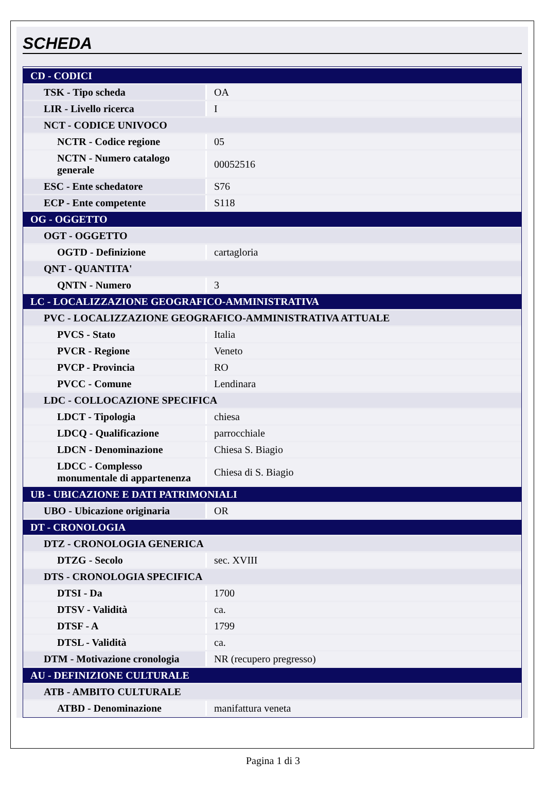SCHEDA
| CD - CODICI | |
| TSK - Tipo scheda | OA |
| LIR - Livello ricerca | I |
| NCT - CODICE UNIVOCO | |
| NCTR - Codice regione | 05 |
| NCTN - Numero catalogo generale | 00052516 |
| ESC - Ente schedatore | S76 |
| ECP - Ente competente | S118 |
| OG - OGGETTO | |
| OGT - OGGETTO | |
| OGTD - Definizione | cartagloria |
| QNT - QUANTITA' | |
| QNTN - Numero | 3 |
| LC - LOCALIZZAZIONE GEOGRAFICO-AMMINISTRATIVA | |
| PVC - LOCALIZZAZIONE GEOGRAFICO-AMMINISTRATIVA ATTUALE | |
| PVCS - Stato | Italia |
| PVCR - Regione | Veneto |
| PVCP - Provincia | RO |
| PVCC - Comune | Lendinara |
| LDC - COLLOCAZIONE SPECIFICA | |
| LDCT - Tipologia | chiesa |
| LDCQ - Qualificazione | parrocchiale |
| LDCN - Denominazione | Chiesa S. Biagio |
| LDCC - Complesso monumentale di appartenenza | Chiesa di S. Biagio |
| UB - UBICAZIONE E DATI PATRIMONIALI | |
| UBO - Ubicazione originaria | OR |
| DT - CRONOLOGIA | |
| DTZ - CRONOLOGIA GENERICA | |
| DTZG - Secolo | sec. XVIII |
| DTS - CRONOLOGIA SPECIFICA | |
| DTSI - Da | 1700 |
| DTSV - Validità | ca. |
| DTSF - A | 1799 |
| DTSL - Validità | ca. |
| DTM - Motivazione cronologia | NR (recupero pregresso) |
| AU - DEFINIZIONE CULTURALE | |
| ATB - AMBITO CULTURALE | |
| ATBD - Denominazione | manifattura veneta |
Pagina 1 di 3